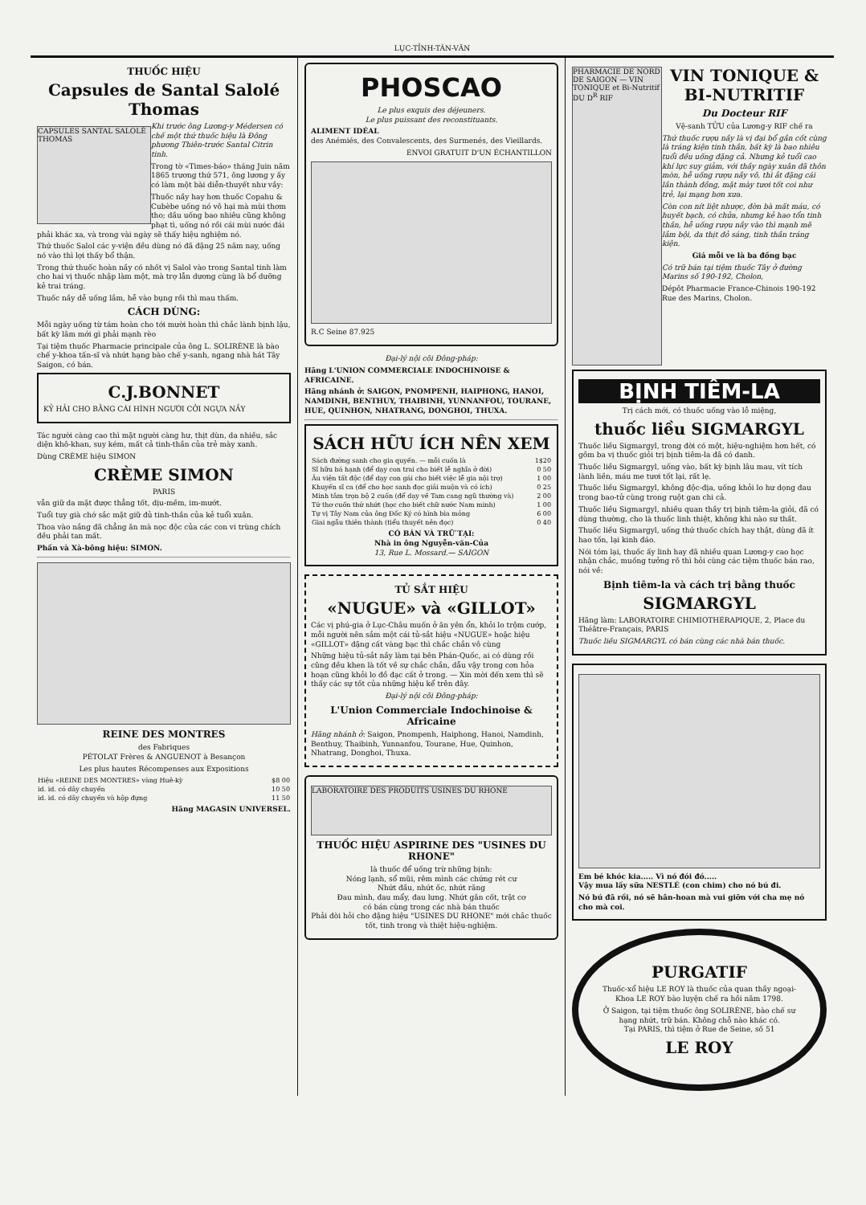LỤC-TỈNH-TÂN-VĂN
THUỐC HIỆU
Capsules de Santal Salolé Thomas
CAPSULES SANTAL SALOLÉ THOMAS
Khi trước ông Lương-y Médersen có chế một thứ thuốc hiệu là Đông phương Thiên-trước Santal Citrin tinh.
Trong tờ «Times-báo» tháng Juin năm 1865 trương thứ 571, ông lương y ấy có làm một bài diễn-thuyết như vầy:
Thuốc nầy hay hơn thuốc Copahu & Cubèbe uống nó vô hại mà mùi thơm tho; dầu uống bao nhiêu cũng không phạt tì, uống nó rồi cái mùi nước đái phải khác xa, và trong vài ngày sẽ thấy hiệu nghiệm nó.
Thứ thuốc Salol các y-viện đều dùng nó đã đặng 25 năm nay, uống nó vào thì lợi thấy bổ thận.
Trong thứ thuốc hoàn nầy có nhốt vị Salol vào trong Santal tinh làm cho hai vị thuốc nhập làm một, mà trợ lẫn dương cùng là bổ dưỡng kẻ trai tráng.
Thuốc nầy dễ uống lắm, hễ vào bụng rồi thì mau thấm.
CÁCH DÙNG:
Mỗi ngày uống từ tám hoàn cho tới mười hoàn thì chắc lành bịnh lậu, bất kỳ lâm mới gì phải mạnh rèo
Tại tiệm thuốc Pharmacie principale của ông L. SOLIRÈNE là bào chế y-khoa tấn-sĩ và nhứt hạng bào chế y-sanh, ngang nhà hát Tây Saigon, có bán.
C.J.BONNET
KỶ HẢI CHO BẰNG CÁI HÌNH NGƯỜI CỞI NGỰA NẦY
Tác người càng cao thì mặt người càng hư, thịt dùn, da nhiều, sắc diện khô-khan, suy kém, mất cả tinh-thần của trẻ mày xanh.
Dùng CRÈME hiệu SIMON
CRÈME SIMON
PARIS
vẫn giữ da mặt được thẳng tốt, dịu-mềm, im-mướt.
Tuổi tuy già chớ sắc mặt giữ đủ tinh-thần của kẻ tuổi xuân.
Thoa vào nắng đã chẳng ăn mà nọc độc của các con vi trùng chích đều phải tan mất.
Phấn và Xà-bông hiệu: SIMON.
REINE DES MONTRES
des Fabriques
PÉTOLAT Frères & ANGUENOT à Besançon
Les plus hautes Récompenses aux Expositions
| Hiệu «REINE DES MONTRES» vàng Huê-kỳ | $8 00 |
| id. id. có dây chuyền | 10 50 |
| id. id. có dây chuyền và hộp đựng | 11 50 |
Hãng MAGASIN UNIVERSEL.
PHOSCAO
Le plus exquis des déjeuners.
Le plus puissant des reconstituants.
ALIMENT IDÉAL
des Anémiés, des Convalescents, des Surmenés, des Vieillards.
ENVOI GRATUIT D'UN ÉCHANTILLON
R.C Seine 87.925
Đại-lý nội cõi Đông-pháp:
Hãng L'UNION COMMERCIALE INDOCHINOISE & AFRICAINE.
Hãng nhánh ở: SAIGON, PNOMPENH, HAIPHONG, HANOI, NAMDINH, BENTHUY, THAIBINH, YUNNANFOU, TOURANE, HUE, QUINHON, NHATRANG, DONGHOI, THUXA.
SÁCH HỮU ÍCH NÊN XEM
| Sách đường sanh cho gia quyến. — mỗi cuốn là | 1$20 |
| Sĩ hữu bá hạnh (để dạy con trai cho biết lễ nghĩa ở đời) | 0 50 |
| Âu viện tất độc (để dạy con gái cho biết việc lễ gia nội trợ) | 1 00 |
| Khuyến sĩ ca (để cho học sanh đọc giải muộn và có ích) | 0 25 |
| Minh tâm trọn bộ 2 cuốn (để dạy về Tam cang ngũ thường và) | 2 00 |
| Tứ thơ cuốn thứ nhứt (học cho biết chữ nước Nam minh) | 1 00 |
| Tự vị Tây Nam của ông Đốc Ký có hình bìa mỏng | 6 00 |
| Giai ngẫu thiên thành (tiểu thuyết nên đọc) | 0 40 |
CÓ BÁN VÀ TRỮ TẠI:
Nhà in ông Nguyễn-văn-Của
13, Rue L. Mossard.— SAIGON
TỦ SẮT HIỆU
«NUGUE» và «GILLOT»
Các vị phú-gia ở Lục-Châu muốn ở ăn yên ổn, khỏi lo trộm cướp, mỗi người nên sắm một cái tủ-sắt hiệu «NUGUE» hoặc hiệu «GILLOT» đặng cất vàng bạc thì chắc chắn vô cùng
Những hiệu tủ-sắt nầy làm tại bên Phán-Quốc, ai có dùng rồi cũng đều khen là tốt về sự chắc chắn, dẫu vậy trong cơn hỏa hoạn cũng khỏi lo đồ đạc cất ở trong. — Xin mời đến xem thì sẽ thấy các sự tốt của những hiệu kể trên đây.
Đại-lý nội cõi Đông-pháp:
L'Union Commerciale Indochinoise & Africaine
Hãng nhánh ở: Saigon, Pnompenh, Haiphong, Hanoi, Namdinh, Benthuy, Thaibinh, Yunnanfou, Tourane, Hue, Quinhon, Nhatrang, Donghoi, Thuxa.
LABORATOIRE DES PRODUITS USINES DU RHONE
THUỐC HIỆU ASPIRINE DES "USINES DU RHONE"
là thuốc để uống trừ những bịnh:
Nóng lạnh, sổ mũi, rêm mình các chứng rét cư
Nhứt đầu, nhứt ốc, nhứt răng
Đau mình, đau mẩy, đau lưng. Nhứt gân cốt, trặt cơ
có bán cùng trong các nhà bán thuốc
Phải đòi hỏi cho đặng hiệu "USINES DU RHONE" mới chắc thuốc tốt, tinh trong và thiệt hiệu-nghiệm.
PHARMACIE DE NORD DE SAIGON — VIN TONIQUE et Bi-Nutritif DU D<sup>R</sup> RIF
VIN TONIQUE & BI-NUTRITIF
Du Docteur RIF
Vệ-sanh TỬU của Lương-y RIF chế ra
Thứ thuốc rượu nầy là vị đại bổ gần cốt cùng là tráng kiện tinh thần, bất kỳ là bao nhiêu tuổi đều uống đặng cả. Nhưng kẻ tuổi cao khí lực suy giảm, với thầy ngày xuân đã thôn mòn, hễ uống rượu nầy vô, thì ắt đặng cái lần thành đồng, mặt mày tươi tốt coi như trẻ, lại mạng hơn xưa.
Còn con nít liệt nhược, đờn bà mất máu, có huyết bạch, có chửa, nhưng kẻ hao tổn tinh thần, hễ uống rượu nầy vào thì mạnh mẽ lắm bội, da thịt đỏ sáng, tinh thần tráng kiện.
Giá mỗi ve là ba đồng bạc
Có trữ bán tại tiệm thuốc Tây ở đường Marins số 190-192, Cholon,
Dépôt Pharmacie France-Chinois 190-192 Rue des Marins, Cholon.
BỊNH TIÊM-LA
Trị cách mới, có thuốc uống vào lỗ miệng,
thuốc liều SIGMARGYL
Thuốc liều Sigmargyl, trong đời có một, hiệu-nghiệm hơn hết, có gồm ba vị thuốc giỏi trị bịnh tiêm-la đã có danh.
Thuốc liều Sigmargyl, uống vào, bất kỳ bịnh lâu mau, vít tích lành liền, máu me tươi tốt lại, rất lẹ.
Thuốc liều Sigmargyl, không độc-địa, uống khỏi lo hư dọng đau trong bao-tử cùng trong ruột gan chi cả.
Thuốc liều Sigmargyl, nhiều quan thầy trị bịnh tiêm-la giỏi, đã có dùng thường, cho là thuốc linh thiệt, không khi nào sư thất.
Thuốc liều Sigmargyl, uống thứ thuốc chích hay thật, dùng đã ít hao tốn, lại kinh đáo.
Nói tóm lại, thuốc ấy linh hay đã nhiều quan Lương-y cao học nhận chắc, muống tưởng rõ thì hỏi cùng các tiệm thuốc bán rao, nói về:
Bịnh tiêm-la và cách trị bằng thuốc
SIGMARGYL
Hãng làm: LABORATOIRE CHIMIOTHÉRAPIQUE, 2, Place du Théâtre-Français, PARIS
Thuốc liều SIGMARGYL có bán cùng các nhà bán thuốc.
Em bé khóc kia..... Vì nó đói đó.....
Vậy mua lấy sữa NESTLÉ (con chim) cho nó bú đi.
Nó bú đã rồi, nó sẽ hân-hoan mà vui giỡn với cha mẹ nó cho mà coi.
PURGATIF
Thuốc-xổ hiệu LE ROY là thuốc của quan thầy ngoại-Khoa LE ROY bào luyện chế ra hồi năm 1798.
Ở Saigon, tại tiệm thuốc ông SOLIRÈNE, bào chế sư hạng nhứt, trữ bán. Không chỗ nào khác có.
Tại PARIS, thì tiệm ở Rue de Seine, số 51
LE ROY